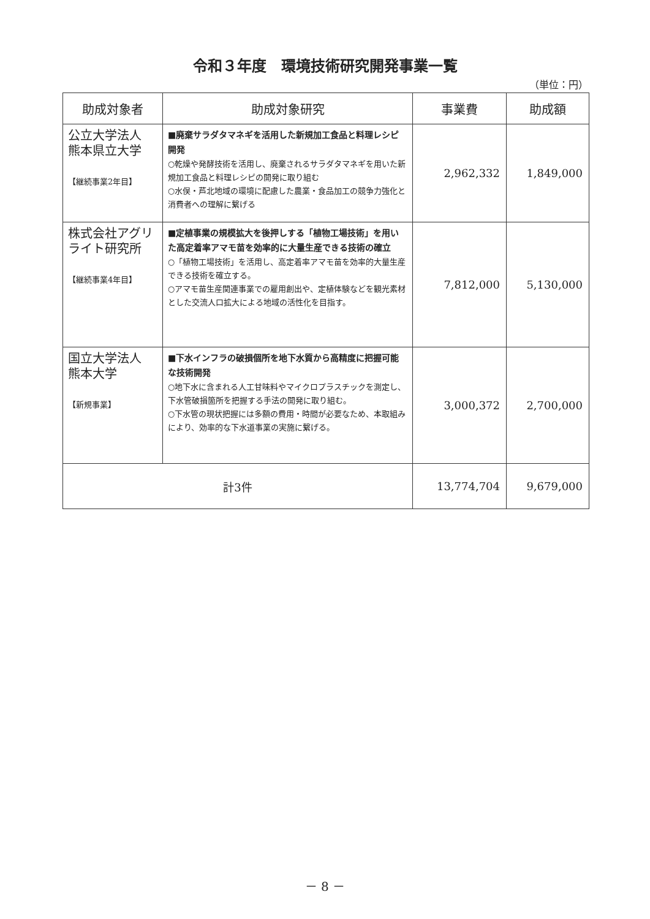令和３年度　環境技術研究開発事業一覧
（単位：円）
| 助成対象者 | 助成対象研究 | 事業費 | 助成額 |
| --- | --- | --- | --- |
| 公立大学法人 熊本県立大学 【継続事業2年目】 | ■廃棄サラダタマネギを活用した新規加工食品と料理レシピ開発 ○乾燥や発酵技術を活用し、廃棄されるサラダタマネギを用いた新規加工食品と料理レシピの開発に取り組む ○水俣・芦北地域の環境に配慮した農業・食品加工の競争力強化と消費者への理解に繋げる | 2,962,332 | 1,849,000 |
| 株式会社アグリライト研究所 【継続事業4年目】 | ■定植事業の規模拡大を後押しする「植物工場技術」を用いた高定着率アマモ苗を効率的に大量生産できる技術の確立 ○「植物工場技術」を活用し、高定着率アマモ苗を効率的大量生産できる技術を確立する。 ○アマモ苗生産関連事業での雇用創出や、定植体験などを観光素材とした交流人口拡大による地域の活性化を目指す。 | 7,812,000 | 5,130,000 |
| 国立大学法人 熊本大学 【新規事業】 | ■下水インフラの破損個所を地下水質から高精度に把握可能な技術開発 ○地下水に含まれる人工甘味料やマイクロプラスチックを測定し、下水管破損箇所を把握する手法の開発に取り組む。 ○下水管の現状把握には多額の費用・時間が必要なため、本取組みにより、効率的な下水道事業の実施に繋げる。 | 3,000,372 | 2,700,000 |
| 計3件 | | 13,774,704 | 9,679,000 |
－ 8 －